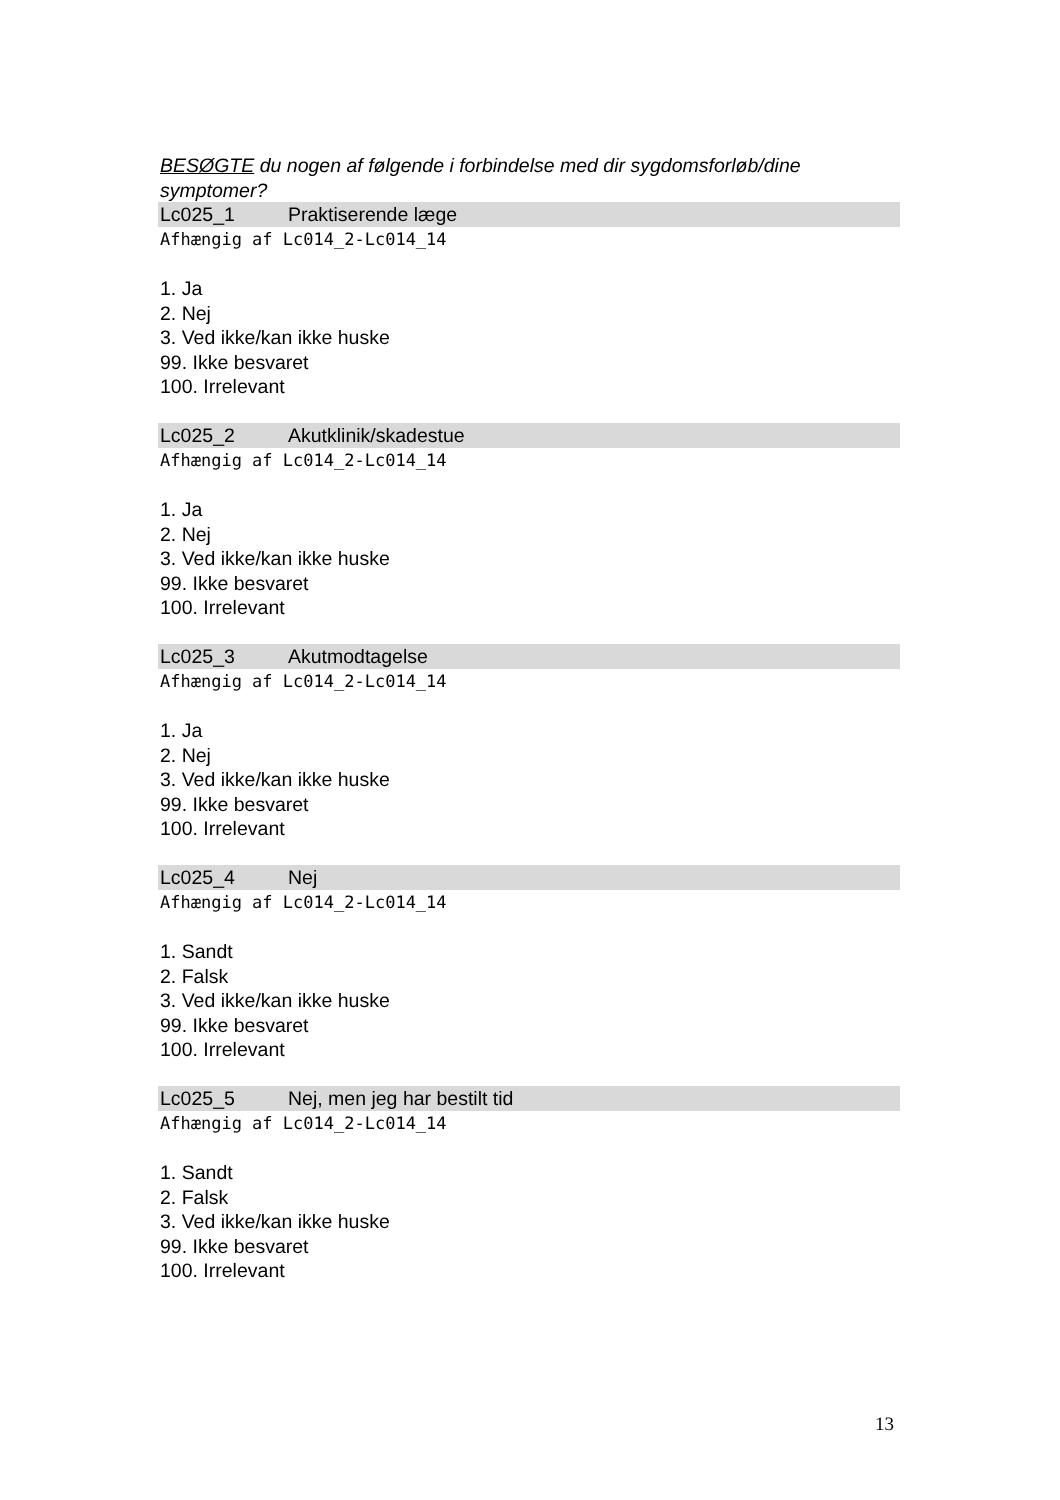BESØGTE du nogen af følgende i forbindelse med dir sygdomsforløb/dine symptomer?
Lc025_1 Praktiserende læge
Afhængig af Lc014_2-Lc014_14
1. Ja
2. Nej
3. Ved ikke/kan ikke huske
99. Ikke besvaret
100. Irrelevant
Lc025_2 Akutklinik/skadestue
Afhængig af Lc014_2-Lc014_14
1. Ja
2. Nej
3. Ved ikke/kan ikke huske
99. Ikke besvaret
100. Irrelevant
Lc025_3 Akutmodtagelse
Afhængig af Lc014_2-Lc014_14
1. Ja
2. Nej
3. Ved ikke/kan ikke huske
99. Ikke besvaret
100. Irrelevant
Lc025_4 Nej
Afhængig af Lc014_2-Lc014_14
1. Sandt
2. Falsk
3. Ved ikke/kan ikke huske
99. Ikke besvaret
100. Irrelevant
Lc025_5 Nej, men jeg har bestilt tid
Afhængig af Lc014_2-Lc014_14
1. Sandt
2. Falsk
3. Ved ikke/kan ikke huske
99. Ikke besvaret
100. Irrelevant
13